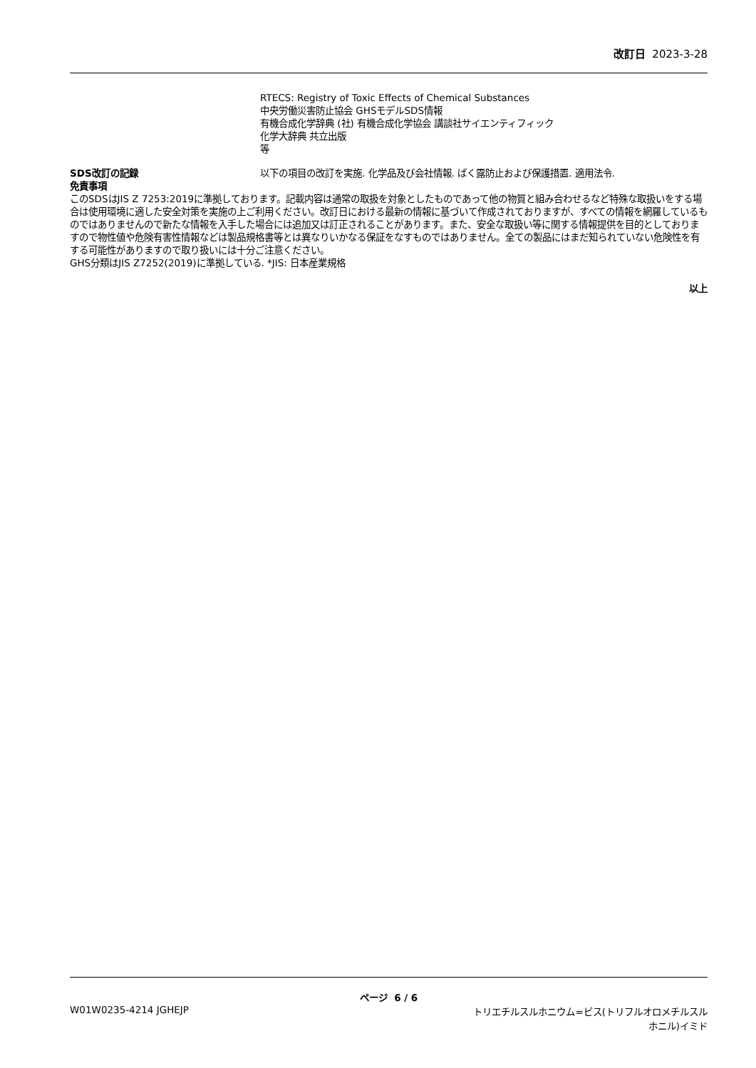改訂日 2023-3-28
RTECS: Registry of Toxic Effects of Chemical Substances
中央労働災害防止協会 GHSモデルSDS情報
有機合成化学辞典 (社) 有機合成化学協会 講談社サイエンティフィック
化学大辞典 共立出版
等
SDS改訂の記録 以下の項目の改訂を実施. 化学品及び会社情報. ばく露防止および保護措置. 適用法令.
免責事項
このSDSはJIS Z 7253:2019に準拠しております。記載内容は通常の取扱を対象としたものであって他の物質と組み合わせるなど特殊な取扱いをする場合は使用環境に適した安全対策を実施の上ご利用ください。改訂日における最新の情報に基づいて作成されておりますが、すべての情報を網羅しているものではありませんので新たな情報を入手した場合には追加又は訂正されることがあります。また、安全な取扱い等に関する情報提供を目的としておりますので物性値や危険有害性情報などは製品規格書等とは異なりいかなる保証をなすものではありません。全ての製品にはまだ知られていない危険性を有する可能性がありますので取り扱いには十分ご注意ください。
GHS分類はJIS Z7252(2019)に準拠している. *JIS: 日本産業規格
以上
ページ 6 / 6
W01W0235-4214 JGHEJP トリエチルスルホニウム=ビス(トリフルオロメチルスル
ホニル)イミド